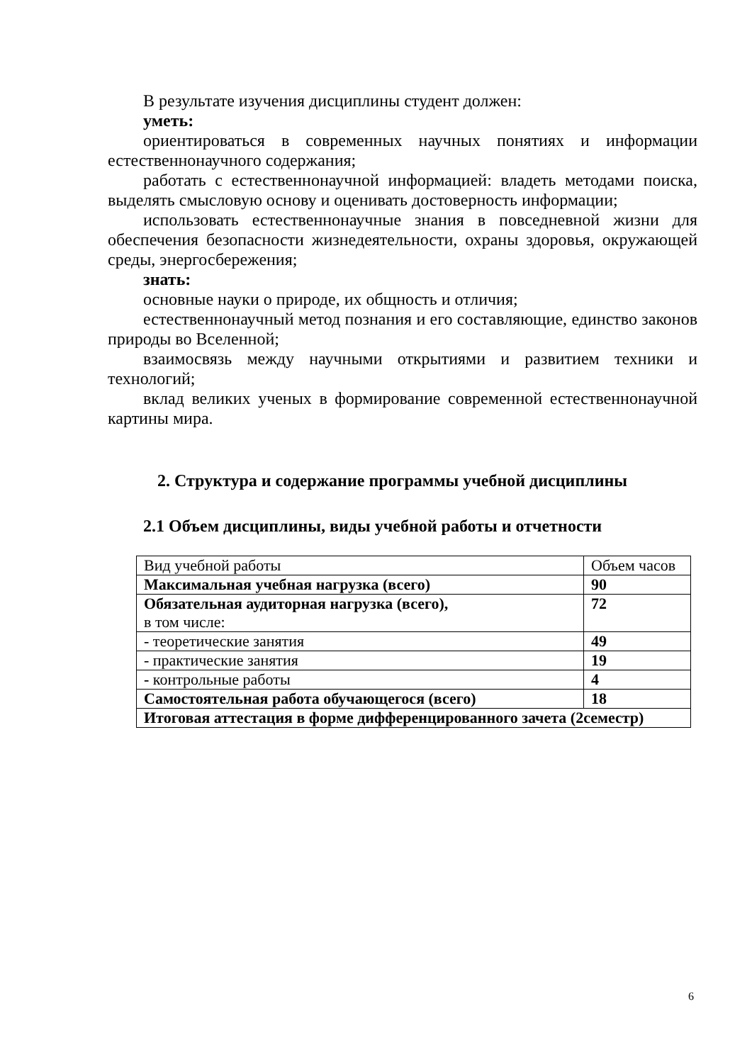В результате изучения дисциплины студент должен:
уметь:
ориентироваться в современных научных понятиях и информации естественнонаучного содержания;
работать с естественнонаучной информацией: владеть методами поиска, выделять смысловую основу и оценивать достоверность информации;
использовать естественнонаучные знания в повседневной жизни для обеспечения безопасности жизнедеятельности, охраны здоровья, окружающей среды, энергосбережения;
знать:
основные науки о природе, их общность и отличия;
естественнонаучный метод познания и его составляющие, единство законов природы во Вселенной;
взаимосвязь между научными открытиями и развитием техники и технологий;
вклад великих ученых в формирование современной естественнонаучной картины мира.
2. Структура и содержание программы учебной дисциплины
2.1 Объем дисциплины, виды учебной работы и отчетности
| Вид учебной работы | Объем часов |
| Максимальная учебная нагрузка (всего) | 90 |
| Обязательная аудиторная нагрузка (всего), в том числе: | 72 |
| - теоретические занятия | 49 |
| - практические занятия | 19 |
| - контрольные работы | 4 |
| Самостоятельная работа обучающегося (всего) | 18 |
| Итоговая аттестация в форме дифференцированного зачета (2семестр) | |
6